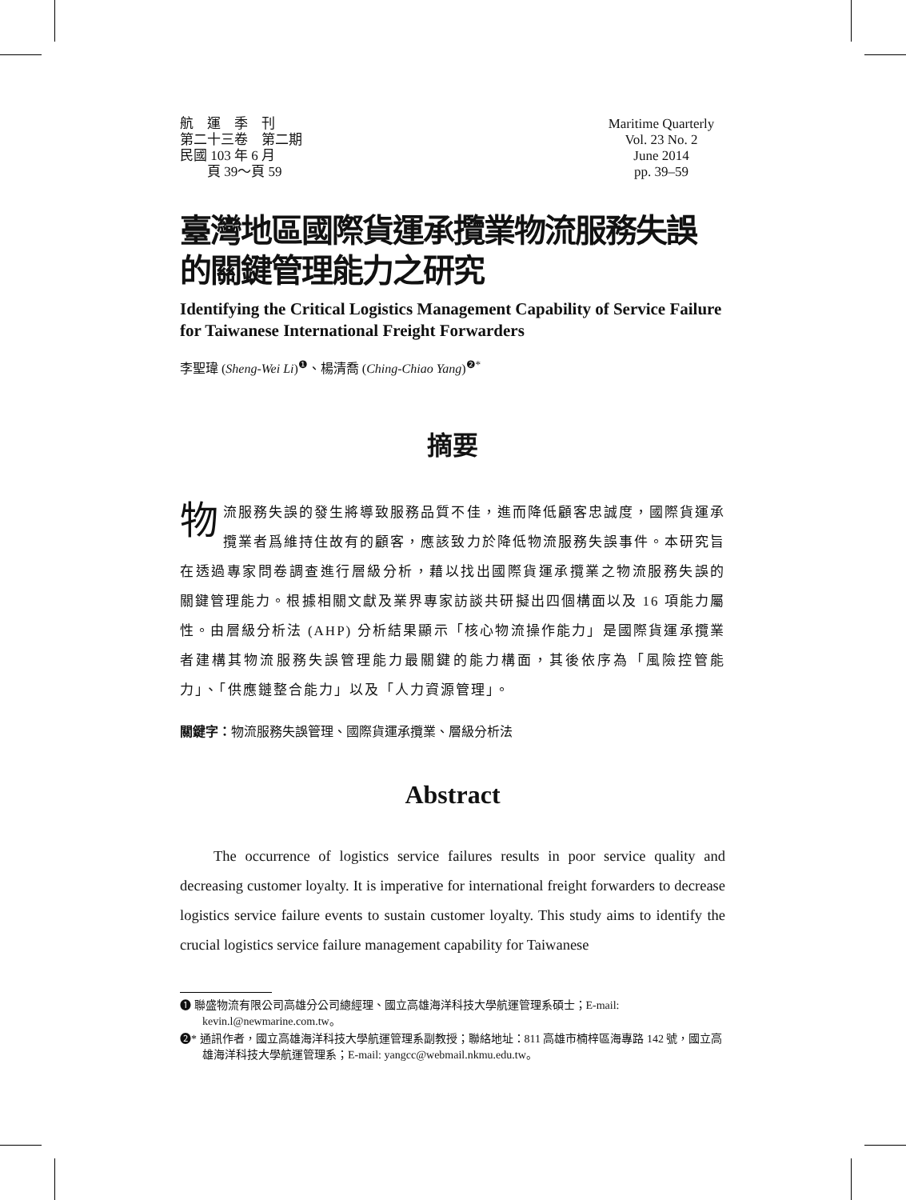航　運　季　刊
第二十三卷　第二期
民國 103 年 6 月
　　頁 39～頁 59
Maritime Quarterly
Vol. 23 No. 2
June 2014
pp. 39–59
臺灣地區國際貨運承攬業物流服務失誤的關鍵管理能力之研究
Identifying the Critical Logistics Management Capability of Service Failure for Taiwanese International Freight Forwarders
李聖瑋 (Sheng-Wei Li)<sup>❶</sup>、楊清喬 (Ching-Chiao Yang)<sup>❷*</sup>
摘要
物流服務失誤的發生將導致服務品質不佳，進而降低顧客忠誠度，國際貨運承攬業者爲維持住故有的顧客，應該致力於降低物流服務失誤事件。本研究旨在透過專家問卷調查進行層級分析，藉以找出國際貨運承攬業之物流服務失誤的關鍵管理能力。根據相關文獻及業界專家訪談共研擬出四個構面以及 16 項能力屬性。由層級分析法 (AHP) 分析結果顯示「核心物流操作能力」是國際貨運承攬業者建構其物流服務失誤管理能力最關鍵的能力構面，其後依序為「風險控管能力」、「供應鏈整合能力」以及「人力資源管理」。
關鍵字：物流服務失誤管理、國際貨運承攬業、層級分析法
Abstract
The occurrence of logistics service failures results in poor service quality and decreasing customer loyalty. It is imperative for international freight forwarders to decrease logistics service failure events to sustain customer loyalty. This study aims to identify the crucial logistics service failure management capability for Taiwanese
❶ 聯盛物流有限公司高雄分公司總經理、國立高雄海洋科技大學航運管理系碩士；E-mail: kevin.l@newmarine.com.tw。
❷* 通訊作者，國立高雄海洋科技大學航運管理系副教授；聯絡地址：811 高雄市楠梓區海專路 142 號，國立高雄海洋科技大學航運管理系；E-mail: yangcc@webmail.nkmu.edu.tw。